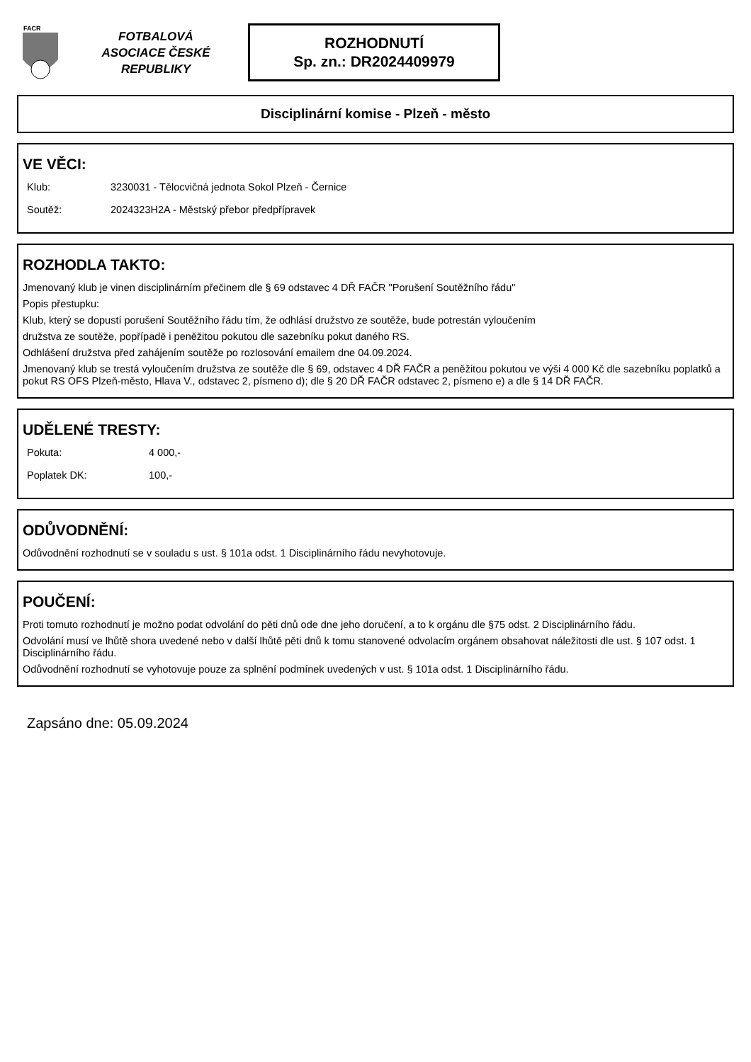FACR
FOTBALOVÁ
ASOCIACE ČESKÉ
REPUBLIKY
ROZHODNUTÍ
Sp. zn.: DR2024409979
Disciplinární komise - Plzeň - město
VE VĚCI:
Klub: 3230031 - Tělocvičná jednota Sokol Plzeň - Černice
Soutěž: 2024323H2A - Městský přebor předpřípravek
ROZHODLA TAKTO:
Jmenovaný klub je vinen disciplinárním přečinem dle § 69 odstavec 4 DŘ FAČR "Porušení Soutěžního řádu"
Popis přestupku:
Klub, který se dopustí porušení Soutěžního řádu tím, že odhlásí družstvo ze soutěže, bude potrestán vyloučením
družstva ze soutěže, popřípadě i peněžitou pokutou dle sazebníku pokut daného RS.
Odhlášení družstva před zahájením soutěže po rozlosování emailem dne 04.09.2024.
Jmenovaný klub se trestá vyloučením družstva ze soutěže dle § 69, odstavec 4 DŘ FAČR a peněžitou pokutou ve výši 4 000 Kč dle sazebníku poplatků a pokut RS OFS Plzeň-město, Hlava V., odstavec 2, písmeno d); dle § 20 DŘ FAČR odstavec 2, písmeno e) a dle § 14 DŘ FAČR.
UDĚLENÉ TRESTY:
Pokuta: 4 000,-
Poplatek DK: 100,-
ODŮVODNĚNÍ:
Odůvodnění rozhodnutí se v souladu s ust. § 101a odst. 1 Disciplinárního řádu nevyhotovuje.
POUČENÍ:
Proti tomuto rozhodnutí je možno podat odvolání do pěti dnů ode dne jeho doručení, a to k orgánu dle §75 odst. 2 Disciplinárního řádu.
Odvolání musí ve lhůtě shora uvedené nebo v další lhůtě pěti dnů k tomu stanovené odvolacím orgánem obsahovat náležitosti dle ust. § 107 odst. 1 Disciplinárního řádu.
Odůvodnění rozhodnutí se vyhotovuje pouze za splnění podmínek uvedených v ust. § 101a odst. 1 Disciplinárního řádu.
Zapsáno dne: 05.09.2024